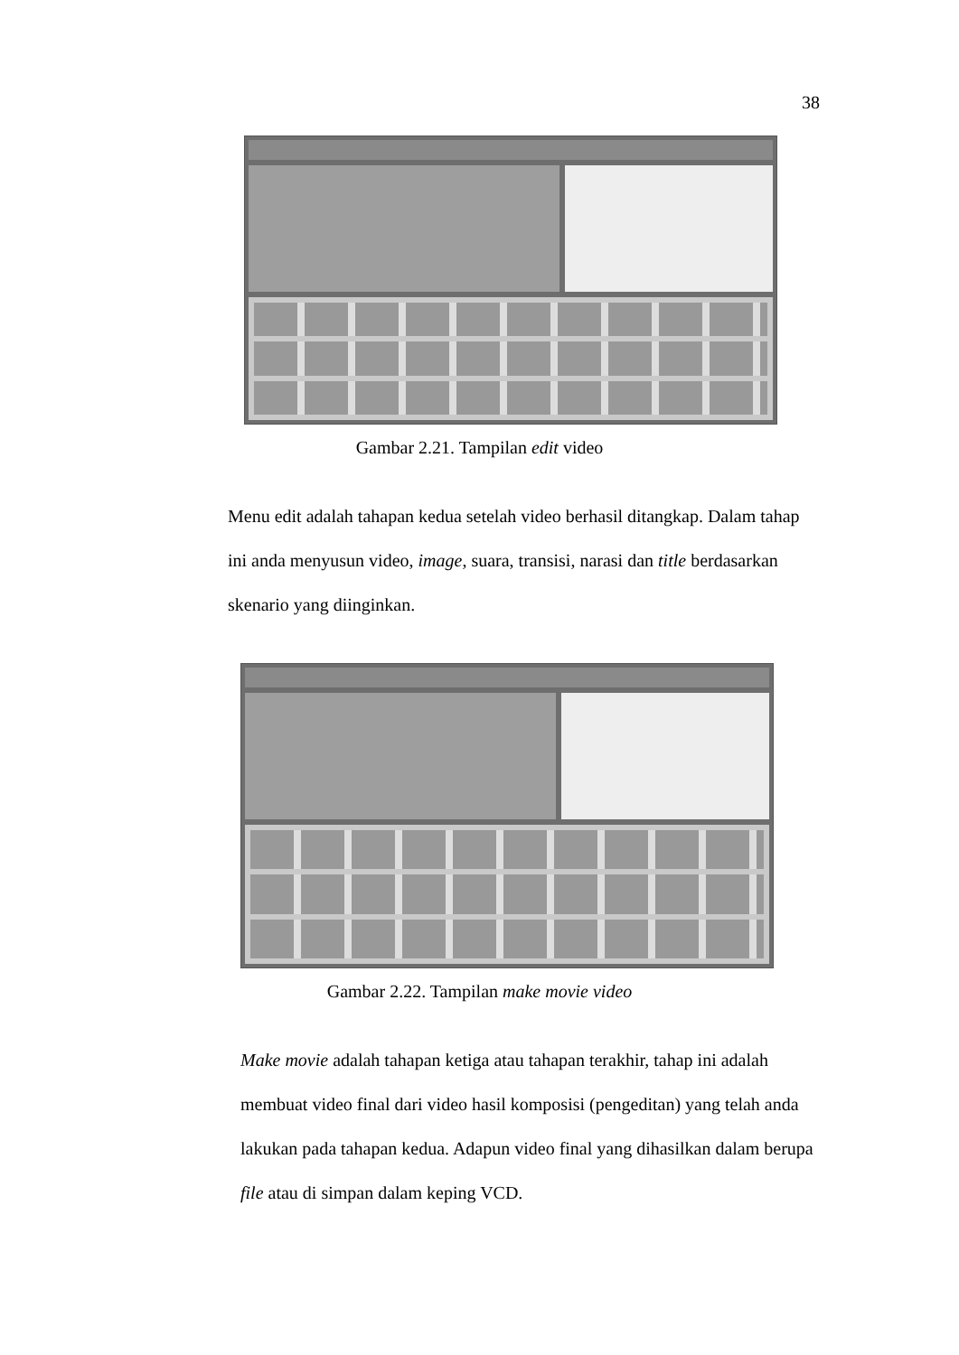38
Gambar 2.21. Tampilan edit video
Menu edit adalah tahapan kedua setelah video berhasil ditangkap. Dalam tahap ini anda menyusun video, image, suara, transisi, narasi dan title berdasarkan skenario yang diinginkan.
Gambar 2.22. Tampilan make movie video
Make movie adalah tahapan ketiga atau tahapan terakhir, tahap ini adalah membuat video final dari video hasil komposisi (pengeditan) yang telah anda lakukan pada tahapan kedua. Adapun video final yang dihasilkan dalam berupa file atau di simpan dalam keping VCD.